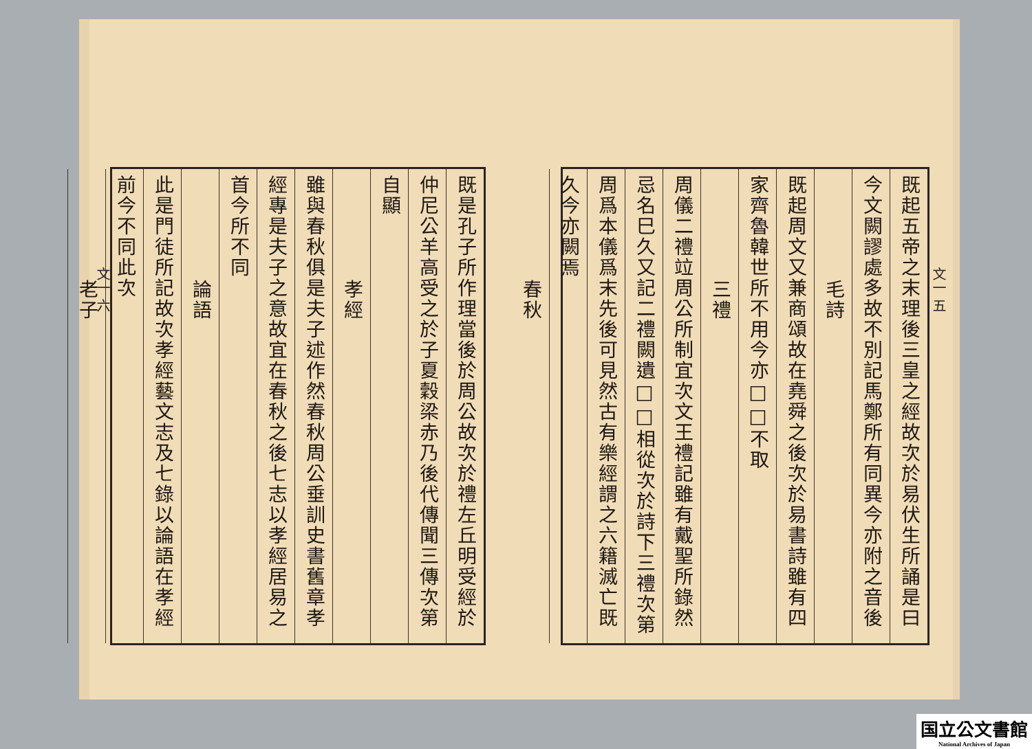既起五帝之末理後三皇之經故次於易伏生所誦是曰
今文闕謬處多故不別記馬鄭所有同異今亦附之音後
毛詩
既起周文又兼商頌故在堯舜之後次於易書詩雖有四
家齊魯韓世所不用今亦□□不取
三禮
周儀二禮竝周公所制宜次文王禮記雖有戴聖所錄然
忌名巳久又記二禮闕遺□□相從次於詩下三禮次第
周爲本儀爲末先後可見然古有樂經謂之六籍滅亡既
久今亦闕焉
春秋
文一 五
既是孔子所作理當後於周公故次於禮左丘明受經於
仲尼公羊高受之於子夏穀梁赤乃後代傳聞三傳次第
自顯
孝經
雖與春秋俱是夫子述作然春秋周公垂訓史書舊章孝
經專是夫子之意故宜在春秋之後七志以孝經居易之
首今所不同
論語
此是門徒所記故次孝經藝文志及七錄以論語在孝經
前今不同此次
老子
文一 六
国立公文書館
National Archives of Japan